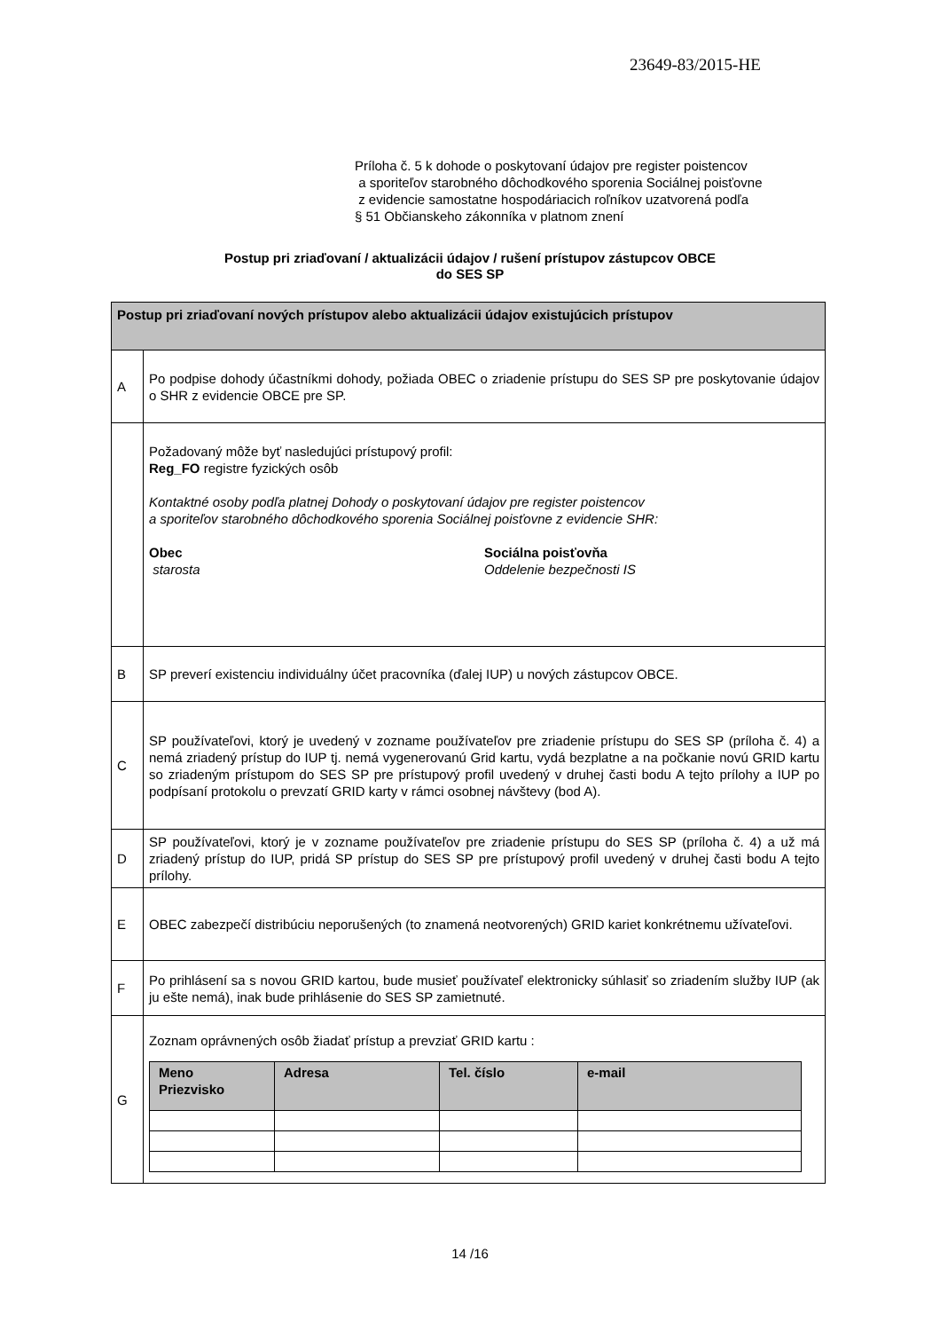23649-83/2015-HE
Príloha č. 5 k dohode o poskytovaní údajov pre register poistencov
a sporiteľov starobného dôchodkového sporenia Sociálnej poisťovne
z evidencie samostatne hospodáriacich roľníkov uzatvorená podľa
§ 51 Občianskeho zákonníka v platnom znení
Postup pri zriaďovaní / aktualizácii údajov / rušení prístupov zástupcov OBCE
do SES SP
| Postup pri zriaďovaní nových prístupov alebo aktualizácii údajov existujúcich prístupov | |
| --- | --- |
| A | Po podpise dohody účastníkmi dohody, požiada OBEC o zriadenie prístupu do SES SP pre poskytovanie údajov o SHR z evidencie OBCE pre SP. |
| | Požadovaný môže byť nasledujúci prístupový profil: Reg_FO registre fyzických osôb Kontaktné osoby podľa platnej Dohody o poskytovaní údajov pre register poistencov a sporiteľov starobného dôchodkového sporenia Sociálnej poisťovne z evidencie SHR: Obec starosta Sociálna poisťovňa Oddelenie bezpečnosti IS |
| B | SP preverí existenciu individuálny účet pracovníka (ďalej IUP) u nových zástupcov OBCE. |
| C | SP používateľovi, ktorý je uvedený v zozname používateľov pre zriadenie prístupu do SES SP (príloha č. 4) a nemá zriadený prístup do IUP tj. nemá vygenerovanú Grid kartu, vydá bezplatne a na počkanie novú GRID kartu so zriadeným prístupom do SES SP pre prístupový profil uvedený v druhej časti bodu A tejto prílohy a IUP po podpísaní protokolu o prevzatí GRID karty v rámci osobnej návštevy (bod A). |
| D | SP používateľovi, ktorý je v zozname používateľov pre zriadenie prístupu do SES SP (príloha č. 4) a už má zriadený prístup do IUP, pridá SP prístup do SES SP pre prístupový profil uvedený v druhej časti bodu A tejto prílohy. |
| E | OBEC zabezpečí distribúciu neporušených (to znamená neotvorených) GRID kariet konkrétnemu užívateľovi. |
| F | Po prihlásení sa s novou GRID kartou, bude musieť používateľ elektronicky súhlasiť so zriadením služby IUP (ak ju ešte nemá), inak bude prihlásenie do SES SP zamietnuté. |
| G | Zoznam oprávnených osôb žiadať prístup a prevziať GRID kartu : / Meno Priezvisko / Adresa / Tel. číslo / e-mail / / --- / --- / --- / --- / |
14 /16